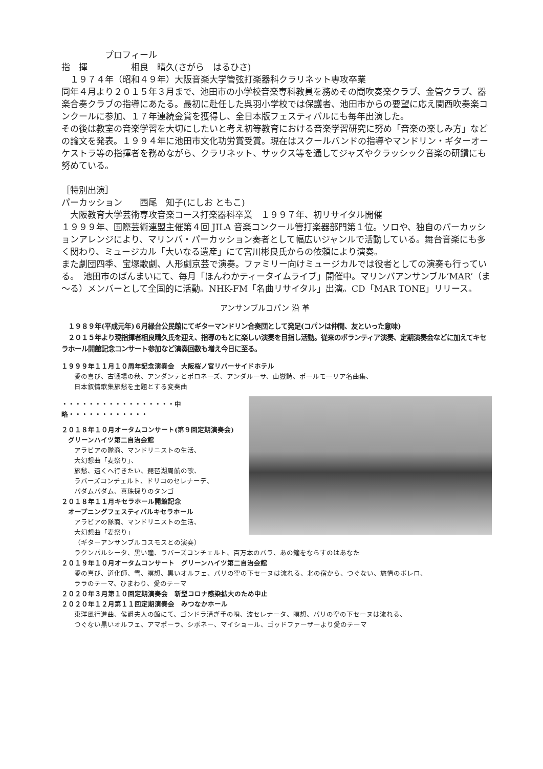プロフィール
指　揮　　　　　相良　晴久(さがら　はるひさ)
　１９７４年（昭和４９年）大阪音楽大学管弦打楽器科クラリネット専攻卒業
同年４月より２０１５年３月まで、池田市の小学校音楽専科教員を務めその間吹奏楽クラブ、金管クラブ、器楽合奏クラブの指導にあたる。最初に赴任した呉羽小学校では保護者、池田市からの要望に応え関西吹奏楽コンクールに参加、１７年連続金賞を獲得し、全日本版フェスティバルにも毎年出演した。
その後は教室の音楽学習を大切にしたいと考え初等教育における音楽学習研究に努め「音楽の楽しみ方」などの論文を発表。１９９４年に池田市文化功労賞受賞。現在はスクールバンドの指導やマンドリン・ギターオーケストラ等の指揮者を務めながら、クラリネット、サックス等を通してジャズやクラッシック音楽の研鑽にも努めている。
［特別出演］
パーカッション　　西尾　知子(にしお ともこ)
　大阪教育大学芸術専攻音楽コース打楽器科卒業　１９９７年、初リサイタル開催
１９９９年、国際芸術連盟主催第４回 JILA 音楽コンクール管打楽器部門第１位。ソロや、独自のパーカッションアレンジにより、マリンバ・パーカッション奏者として幅広いジャンルで活動している。舞台音楽にも多く関わり、ミュージカル「大いなる遺産」にて宮川彬良氏からの依頼により演奏。
また劇団四季、宝塚歌劇、人形劇京芸で演奏。ファミリー向けミュージカルでは役者としての演奏も行っている。　池田市のばんまいにて、毎月「ほんわかティータイムライブ」開催中。マリンバアンサンブル‘MAR’（ま～る）メンバーとして全国的に活動。NHK-FM「名曲リサイタル」出演。CD「MAR TONE」リリース。
アンサンブルコパン 沿 革
　１９８９年(平成元年)６月緑台公民館にてギターマンドリン合奏団として発足(コパンは仲間、友といった意味)
　２０１５年より現指揮者相良晴久氏を迎え、指導のもとに楽しい演奏を目指し活動。従来のボランティア演奏、定期演奏会などに加えてキセラホール開館記念コンサート参加など演奏回数も増え今日に至る。
１９９９年１１月１０周年記念演奏会　大阪桜ノ宮リバーサイドホテル
愛の喜び、古戦場の秋、アンダンテとポロネーズ、アンダルーサ、山嶽詩、ポールモーリア名曲集、
日本叙情歌集旅愁を主題とする変奏曲
・・・・・・・・・・・・・・・・・中略・・・・・・・・・・・・
２０１８年１０月オータムコンサート(第９回定期演奏会)
　グリーンハイツ第二自治会館
アラビアの隊商、マンドリニストの生活、
大幻想曲「麦祭り」、
旅愁、遠くへ行きたい、琵琶湖周航の歌、
ラバーズコンチェルト、ドリコのセレナーデ、
パダムパダム、真珠採りのタンゴ
２０１８年１１月キセラホール開館記念
　オープニングフェスティバルキセラホール
アラビアの隊商、マンドリニストの生活、
大幻想曲「麦祭り」
（ギターアンサンブルコスモスとの演奏）
ラクンパルシータ、黒い瞳、ラバーズコンチェルト、百万本のバラ、あの鐘をならすのはあなた
２０１９年１０月オータムコンサート　グリーンハイツ第二自治会館
愛の喜び、道化師、雪、瞑想、黒いオルフェ、パリの空の下セーヌは流れる、北の宿から、つぐない、旅情のボレロ、
ララのテーマ、ひまわり、愛のテーマ
２０２０年３月第１０回定期演奏会　新型コロナ感染拡大のため中止
２０２０年１２月第１１回定期演奏会　みつなかホール
東洋風行進曲、侯爵夫人の館にて、ゴンドラ漕ぎ手の唄、波セレナータ、瞑想、パリの空の下セーヌは流れる、
つぐない黒いオルフェ、アマポーラ、シボネー、マイショール、ゴッドファーザーより愛のテーマ